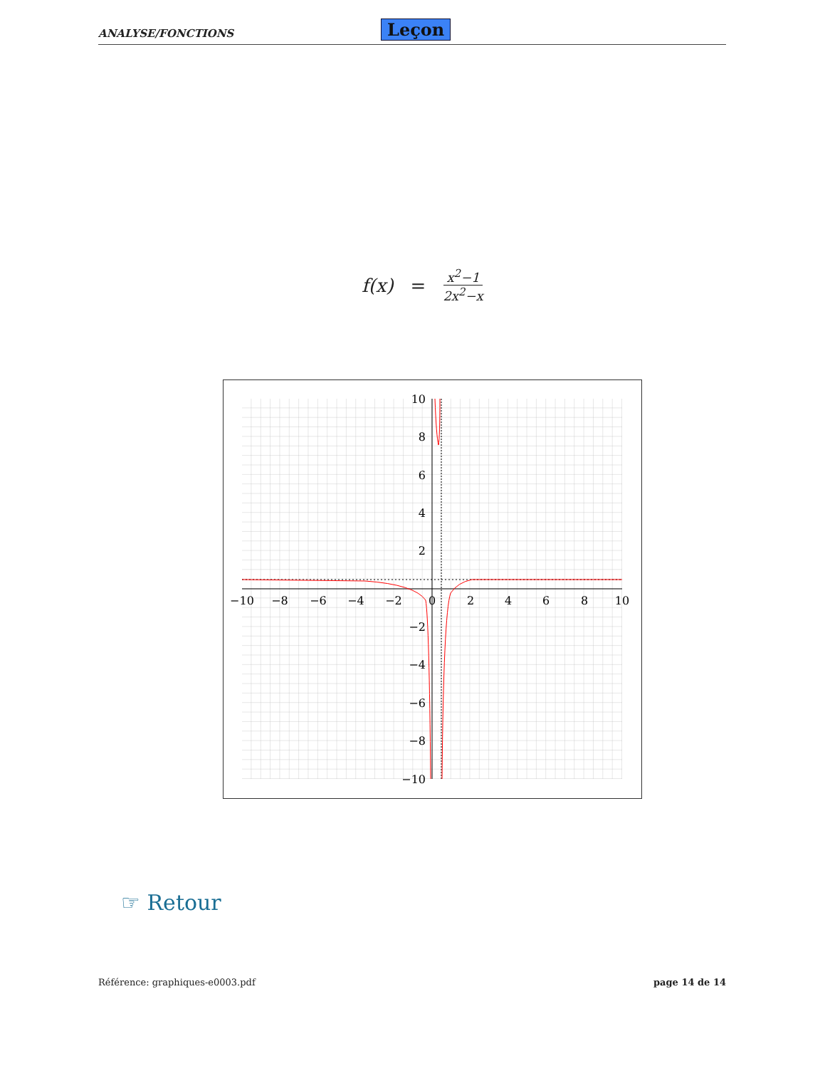ANALYSE/FONCTIONS Leçon
f(x) = x<sup>2</sup>−1 2x<sup>2</sup>−x
−10
−8
−6
−4
−2
0
2
4
6
8
10
10
8
6
4
2
−2
−4
−6
−8
−10
☞ Retour
Référence: graphiques-e0003.pdf page 14 de 14